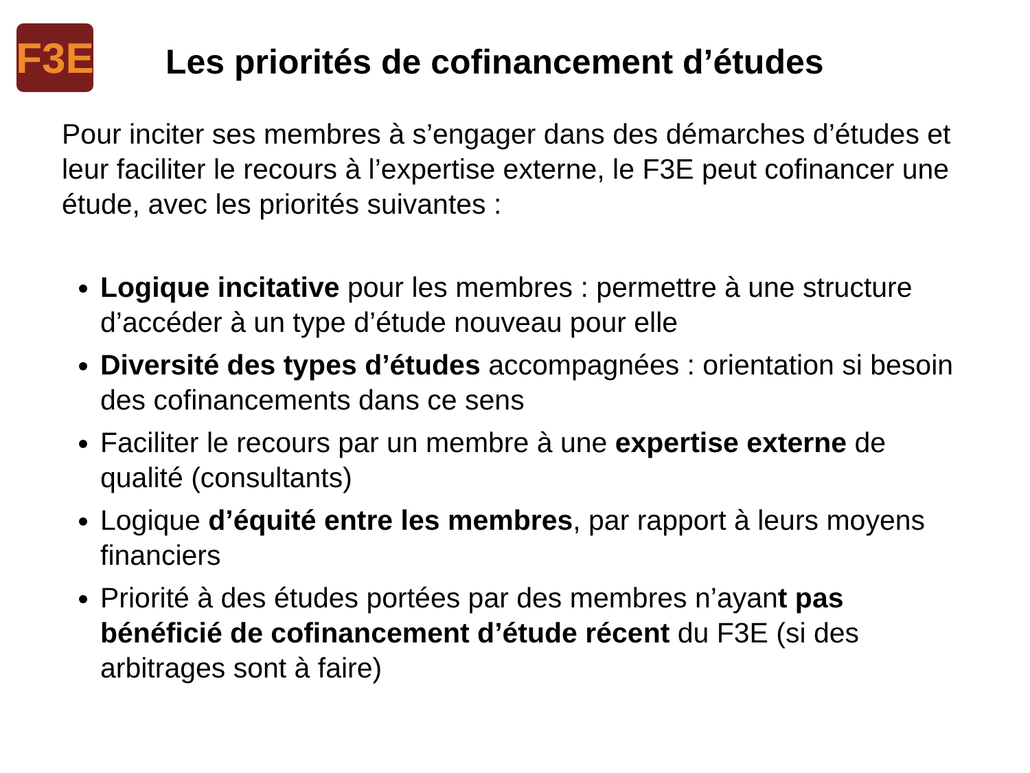F3E
Les priorités de cofinancement d’études
Pour inciter ses membres à s’engager dans des démarches d’études et leur faciliter le recours à l’expertise externe, le F3E peut cofinancer une étude, avec les priorités suivantes :
Logique incitative pour les membres : permettre à une structure d’accéder à un type d’étude nouveau pour elle
Diversité des types d’études accompagnées : orientation si besoin des cofinancements dans ce sens
Faciliter le recours par un membre à une expertise externe de qualité (consultants)
Logique d’équité entre les membres, par rapport à leurs moyens financiers
Priorité à des études portées par des membres n’ayant pas bénéficié de cofinancement d’étude récent du F3E (si des arbitrages sont à faire)